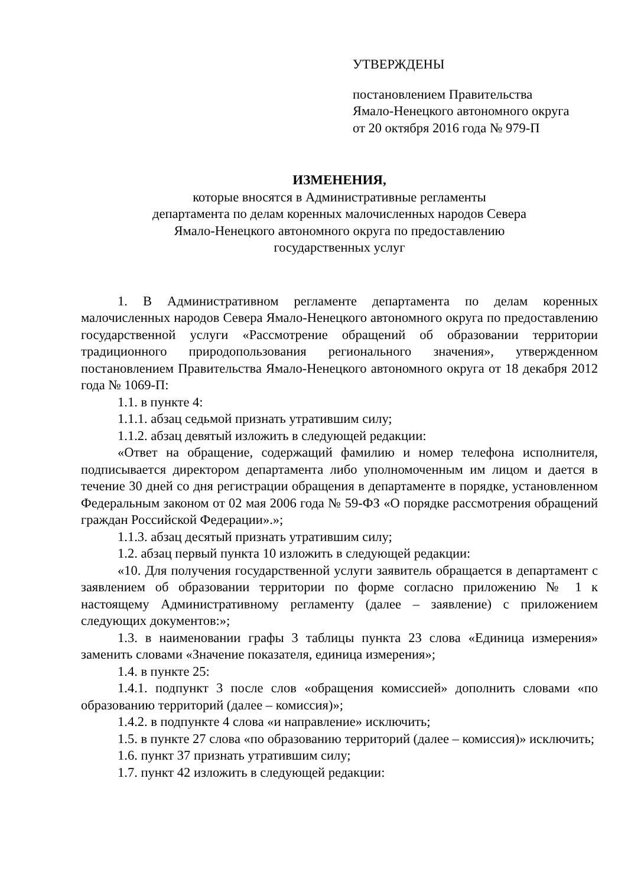УТВЕРЖДЕНЫ
постановлением Правительства
Ямало-Ненецкого автономного округа
от 20 октября 2016 года № 979-П
ИЗМЕНЕНИЯ,
которые вносятся в Административные регламенты
департамента по делам коренных малочисленных народов Севера
Ямало-Ненецкого автономного округа по предоставлению
государственных услуг
1. В Административном регламенте департамента по делам коренных малочисленных народов Севера Ямало-Ненецкого автономного округа по предоставлению государственной услуги «Рассмотрение обращений об образовании территории традиционного природопользования регионального значения», утвержденном постановлением Правительства Ямало-Ненецкого автономного округа от 18 декабря 2012 года № 1069-П:
1.1. в пункте 4:
1.1.1. абзац седьмой признать утратившим силу;
1.1.2. абзац девятый изложить в следующей редакции:
«Ответ на обращение, содержащий фамилию и номер телефона исполнителя, подписывается директором департамента либо уполномоченным им лицом и дается в течение 30 дней со дня регистрации обращения в департаменте в порядке, установленном Федеральным законом от 02 мая 2006 года № 59-ФЗ «О порядке рассмотрения обращений граждан Российской Федерации».»;
1.1.3. абзац десятый признать утратившим силу;
1.2. абзац первый пункта 10 изложить в следующей редакции:
«10. Для получения государственной услуги заявитель обращается в департамент с заявлением об образовании территории по форме согласно приложению № 1 к настоящему Административному регламенту (далее – заявление) с приложением следующих документов:»;
1.3. в наименовании графы 3 таблицы пункта 23 слова «Единица измерения» заменить словами «Значение показателя, единица измерения»;
1.4. в пункте 25:
1.4.1. подпункт 3 после слов «обращения комиссией» дополнить словами «по образованию территорий (далее – комиссия)»;
1.4.2. в подпункте 4 слова «и направление» исключить;
1.5. в пункте 27 слова «по образованию территорий (далее – комиссия)» исключить;
1.6. пункт 37 признать утратившим силу;
1.7. пункт 42 изложить в следующей редакции: